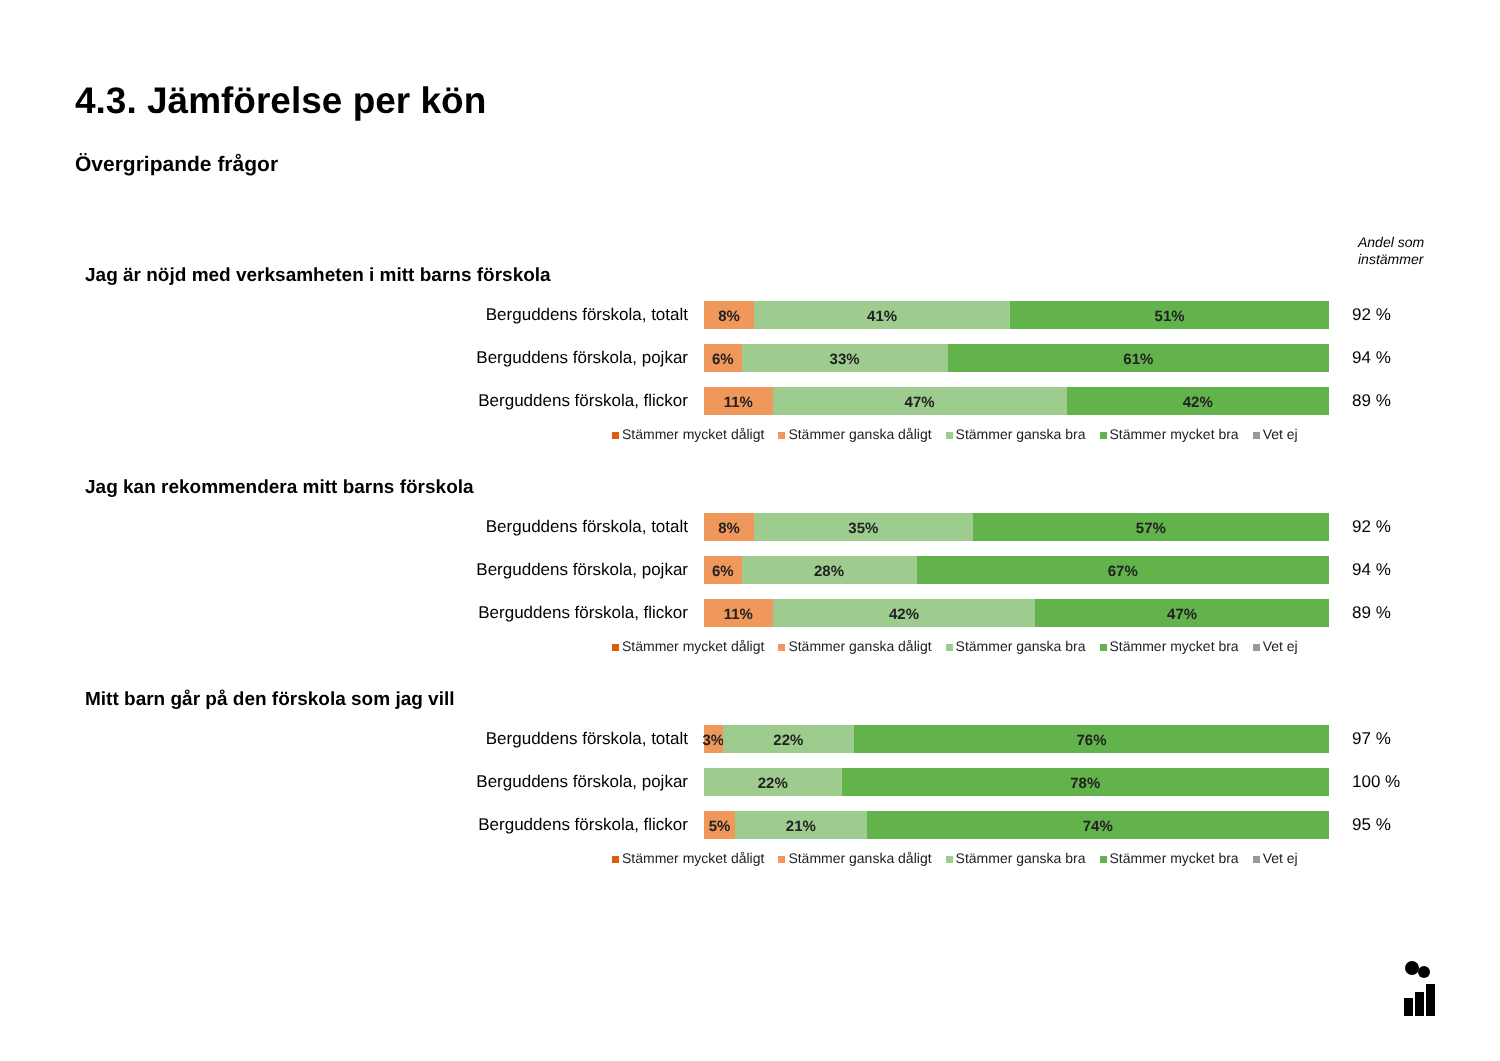4.3. Jämförelse per kön
Övergripande frågor
Andel som
instämmer
Jag är nöjd med verksamheten i mitt barns förskola
Berguddens förskola, totalt
8% 41% 51%
92 %
Berguddens förskola, pojkar
6% 33% 61%
94 %
Berguddens förskola, flickor
11% 47% 42%
89 %
Stämmer mycket dåligt Stämmer ganska dåligt Stämmer ganska bra Stämmer mycket bra Vet ej
Jag kan rekommendera mitt barns förskola
Berguddens förskola, totalt
8% 35% 57%
92 %
Berguddens förskola, pojkar
6% 28% 67%
94 %
Berguddens förskola, flickor
11% 42% 47%
89 %
Stämmer mycket dåligt Stämmer ganska dåligt Stämmer ganska bra Stämmer mycket bra Vet ej
Mitt barn går på den förskola som jag vill
Berguddens förskola, totalt
3% 22% 76%
97 %
Berguddens förskola, pojkar
22% 78%
100 %
Berguddens förskola, flickor
5% 21% 74%
95 %
Stämmer mycket dåligt Stämmer ganska dåligt Stämmer ganska bra Stämmer mycket bra Vet ej